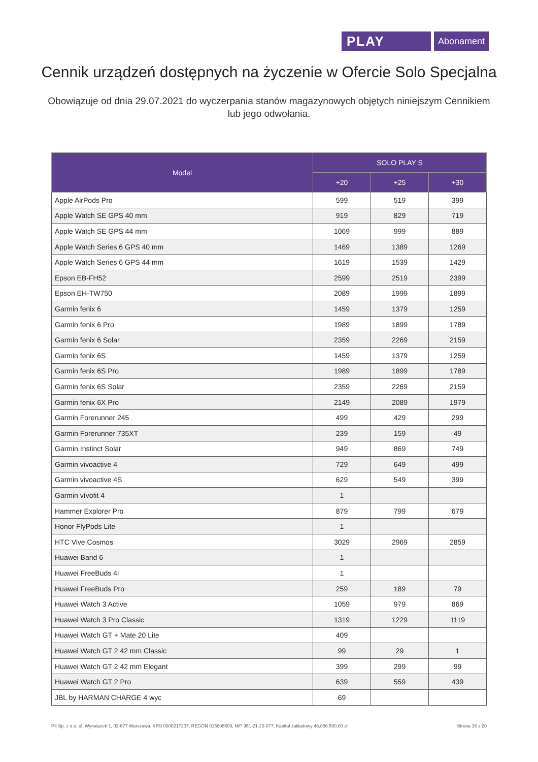PLAY
Abonament
Cennik urządzeń dostępnych na życzenie w Ofercie Solo Specjalna
Obowiązuje od dnia 29.07.2021 do wyczerpania stanów magazynowych objętych niniejszym Cennikiem lub jego odwołania.
| Model | SOLO PLAY S | | |
| --- | --- | --- | --- |
| | +20 | +25 | +30 |
| Apple AirPods Pro | 599 | 519 | 399 |
| Apple Watch SE GPS 40 mm | 919 | 829 | 719 |
| Apple Watch SE GPS 44 mm | 1069 | 999 | 889 |
| Apple Watch Series 6 GPS 40 mm | 1469 | 1389 | 1269 |
| Apple Watch Series 6 GPS 44 mm | 1619 | 1539 | 1429 |
| Epson EB-FH52 | 2599 | 2519 | 2399 |
| Epson EH-TW750 | 2089 | 1999 | 1899 |
| Garmin fenix 6 | 1459 | 1379 | 1259 |
| Garmin fenix 6 Pro | 1989 | 1899 | 1789 |
| Garmin fenix 6 Solar | 2359 | 2269 | 2159 |
| Garmin fenix 6S | 1459 | 1379 | 1259 |
| Garmin fenix 6S Pro | 1989 | 1899 | 1789 |
| Garmin fenix 6S Solar | 2359 | 2269 | 2159 |
| Garmin fenix 6X Pro | 2149 | 2089 | 1979 |
| Garmin Forerunner 245 | 499 | 429 | 299 |
| Garmin Forerunner 735XT | 239 | 159 | 49 |
| Garmin Instinct Solar | 949 | 869 | 749 |
| Garmin vivoactive 4 | 729 | 649 | 499 |
| Garmin vivoactive 4S | 629 | 549 | 399 |
| Garmin vívofit 4 | 1 | | |
| Hammer Explorer Pro | 879 | 799 | 679 |
| Honor FlyPods Lite | 1 | | |
| HTC Vive Cosmos | 3029 | 2969 | 2859 |
| Huawei Band 6 | 1 | | |
| Huawei FreeBuds 4i | 1 | | |
| Huawei FreeBuds Pro | 259 | 189 | 79 |
| Huawei Watch 3 Active | 1059 | 979 | 869 |
| Huawei Watch 3 Pro Classic | 1319 | 1229 | 1119 |
| Huawei Watch GT + Mate 20 Lite | 409 | | |
| Huawei Watch GT 2 42 mm Classic | 99 | 29 | 1 |
| Huawei Watch GT 2 42 mm Elegant | 399 | 299 | 99 |
| Huawei Watch GT 2 Pro | 639 | 559 | 439 |
| JBL by HARMAN CHARGE 4 wyc | 69 | | |
P4 Sp. z o.o. ul. Wynalazek 1, 02-677 Warszawa, KRS 0000217207, REGON 015808609, NIP 951-21-20-077, Kapitał zakładowy 48.856.500,00 zł Strona 16 z 20